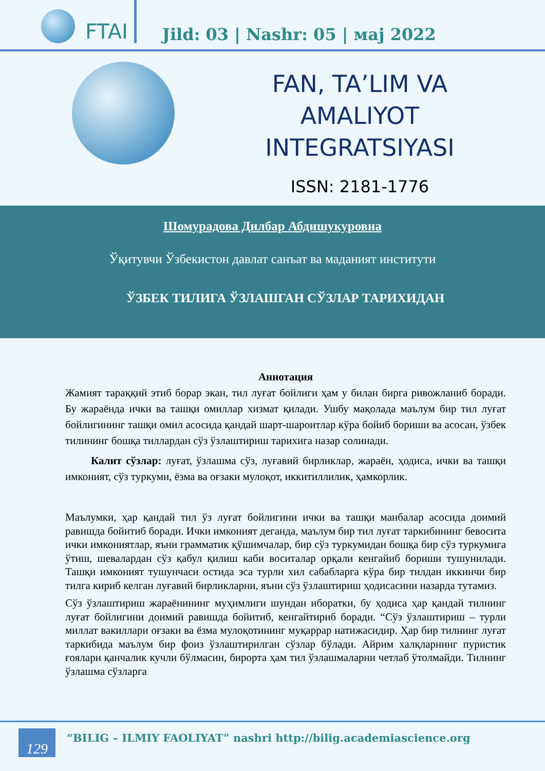FTAI
Jild: 03 | Nashr: 05 | мај 2022
FAN, TA’LIM VA
AMALIYOT
INTEGRATSIYASI
ISSN: 2181-1776
Шомурадова Дилбар Абдишукуровна
Ўқитувчи Ўзбекистон давлат санъат ва маданият институти
ЎЗБЕК ТИЛИГА ЎЗЛАШГАН СЎЗЛАР ТАРИХИДАН
Аннотация
Жамият тараққий этиб борар экан, тил луғат бойлиги ҳам у билан бирга ривожланиб боради. Бу жараёнда ички ва ташқи омиллар хизмат қилади. Ушбу мақолада маълум бир тил луғат бойлигининг ташқи омил асосида қандай шарт-шароитлар кўра бойиб бориши ва асосан, ўзбек тилининг бошқа тиллардан сўз ўзлаштириш тарихига назар солинади.
Калит сўзлар: луғат, ўзлашма сўз, луғавий бирликлар, жараён, ҳодиса, ички ва ташқи имконият, сўз туркуми, ёзма ва оғзаки мулоқот, иккитиллилик, ҳамкорлик.
Маълумки, ҳар қандай тил ўз луғат бойлигини ички ва ташқи манбалар асосида доимий равишда бойитиб боради. Ички имконият деганда, маълум бир тил луғат таркибининг бевосита ички имкониятлар, яъни грамматик қўшимчалар, бир сўз туркумидан бошқа бир сўз туркумига ўтиш, шевалардан сўз қабул қилиш каби воситалар орқали кенгайиб бориши тушунилади. Ташқи имконият тушунчаси остида эса турли хил сабабларга кўра бир тилдан иккинчи бир тилга кириб келган луғавий бирликларни, яъни сўз ўзлаштириш ҳодисасини назарда тутамиз.
Сўз ўзлаштириш жараёнининг муҳимлиги шундан иборатки, бу ҳодиса ҳар қандай тилнинг луғат бойлигини доимий равишда бойитиб, кенгайтириб боради. “Сўз ўзлаштириш – турли миллат вакиллари оғзаки ва ёзма мулоқотининг муқаррар натижасидир. Ҳар бир тилнинг луғат таркибида маълум бир фоиз ўзлаштирилган сўзлар бўлади. Айрим халқларнинг пуристик ғоялари қанчалик кучли бўлмасин, бирорта ҳам тил ўзлашмаларни четлаб ўтолмайди. Тилнинг ўзлашма сўзларга
129
“BILIG – ILMIY FAOLIYAT” nashri http://bilig.academiascience.org